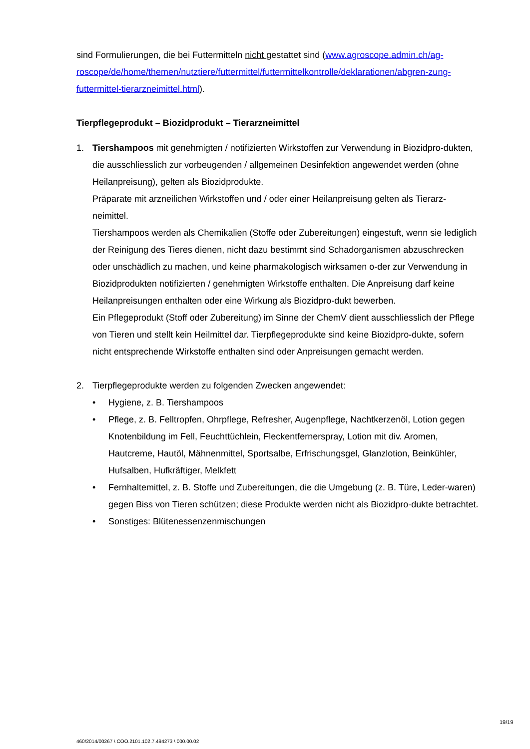sind Formulierungen, die bei Futtermitteln nicht gestattet sind (www.agroscope.admin.ch/ag-roscope/de/home/themen/nutztiere/futtermittel/futtermittelkontrolle/deklarationen/abgren-zung-futtermittel-tierarzneimittel.html).
Tierpflegeprodukt – Biozidprodukt – Tierarzneimittel
1. Tiershampoos mit genehmigten / notifizierten Wirkstoffen zur Verwendung in Biozidpro-dukten, die ausschliesslich zur vorbeugenden / allgemeinen Desinfektion angewendet werden (ohne Heilanpreisung), gelten als Biozidprodukte.
Präparate mit arzneilichen Wirkstoffen und / oder einer Heilanpreisung gelten als Tierarz-neimittel.
Tiershampoos werden als Chemikalien (Stoffe oder Zubereitungen) eingestuft, wenn sie lediglich der Reinigung des Tieres dienen, nicht dazu bestimmt sind Schadorganismen abzuschrecken oder unschädlich zu machen, und keine pharmakologisch wirksamen o-der zur Verwendung in Biozidprodukten notifizierten / genehmigten Wirkstoffe enthalten. Die Anpreisung darf keine Heilanpreisungen enthalten oder eine Wirkung als Biozidpro-dukt bewerben.
Ein Pflegeprodukt (Stoff oder Zubereitung) im Sinne der ChemV dient ausschliesslich der Pflege von Tieren und stellt kein Heilmittel dar. Tierpflegeprodukte sind keine Biozidpro-dukte, sofern nicht entsprechende Wirkstoffe enthalten sind oder Anpreisungen gemacht werden.
2. Tierpflegeprodukte werden zu folgenden Zwecken angewendet:
• Hygiene, z. B. Tiershampoos
• Pflege, z. B. Felltropfen, Ohrpflege, Refresher, Augenpflege, Nachtkerzenöl, Lotion gegen Knotenbildung im Fell, Feuchttüchlein, Fleckentfernerspray, Lotion mit div. Aromen, Hautcreme, Hautöl, Mähnenmittel, Sportsalbe, Erfrischungsgel, Glanzlotion, Beinkühler, Hufsalben, Hufkräftiger, Melkfett
• Fernhaltemittel, z. B. Stoffe und Zubereitungen, die die Umgebung (z. B. Türe, Leder-waren) gegen Biss von Tieren schützen; diese Produkte werden nicht als Biozidpro-dukte betrachtet.
• Sonstiges: Blütenessenzenmischungen
19/19
460/2014/00267 \ COO.2101.102.7.494273 \ 000.00.02